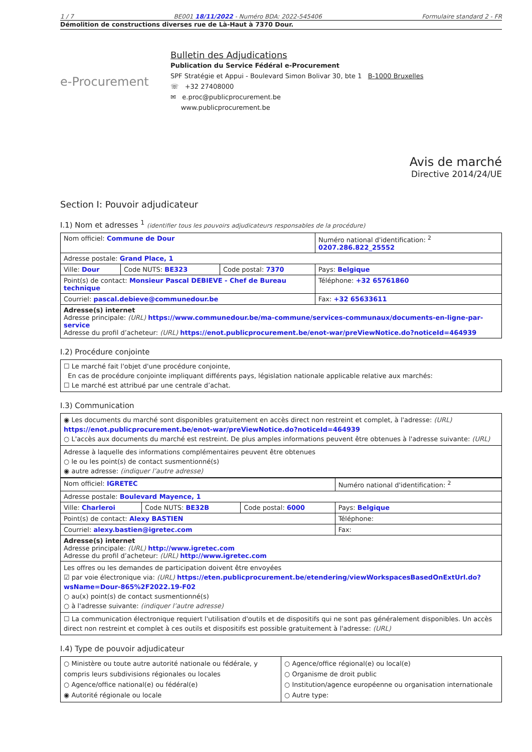1 / 7 BE001 18/11/2022 - Numéro BDA: 2022-545406 Formulaire standard 2 - FR
Démolition de constructions diverses rue de Là-Haut à 7370 Dour.
e-Procurement
Bulletin des Adjudications
Publication du Service Fédéral e-Procurement
SPF Stratégie et Appui - Boulevard Simon Bolivar 30, bte 1 B-1000 Bruxelles
☏ +32 27408000
✉ e.proc@publicprocurement.be
www.publicprocurement.be
Avis de marché
Directive 2014/24/UE
Section I: Pouvoir adjudicateur
I.1) Nom et adresses <sup>1</sup> (identifier tous les pouvoirs adjudicateurs responsables de la procédure)
| Nom officiel: Commune de Dour | | | Numéro national d'identification: <sup>2</sup> 0207.286.822_25552 |
| Adresse postale: Grand Place, 1 | | | |
| Ville: Dour | Code NUTS: BE323 | Code postal: 7370 | Pays: Belgique |
| Point(s) de contact: Monsieur Pascal DEBIEVE - Chef de Bureau technique | | | Téléphone: +32 65761860 |
| Courriel: pascal.debieve@communedour.be | | | Fax: +32 65633611 |
| Adresse(s) internet Adresse principale: (URL) https://www.communedour.be/ma-commune/services-communaux/documents-en-ligne-par-service Adresse du profil d’acheteur: (URL) https://enot.publicprocurement.be/enot-war/preViewNotice.do?noticeId=464939 | | | |
I.2) Procédure conjointe
☐ Le marché fait l'objet d'une procédure conjointe,
En cas de procédure conjointe impliquant différents pays, législation nationale applicable relative aux marchés:
☐ Le marché est attribué par une centrale d’achat.
I.3) Communication
◉ Les documents du marché sont disponibles gratuitement en accès direct non restreint et complet, à l'adresse: (URL)
https://enot.publicprocurement.be/enot-war/preViewNotice.do?noticeId=464939
○ L'accès aux documents du marché est restreint. De plus amples informations peuvent être obtenues à l'adresse suivante: (URL)
Adresse à laquelle des informations complémentaires peuvent être obtenues
○ le ou les point(s) de contact susmentionné(s)
◉ autre adresse: (indiquer l’autre adresse)
| Nom officiel: IGRETEC | | | Numéro national d'identification: <sup>2</sup> |
| Adresse postale: Boulevard Mayence, 1 | | | |
| Ville: Charleroi | Code NUTS: BE32B | Code postal: 6000 | Pays: Belgique |
| Point(s) de contact: Alexy BASTIEN | | | Téléphone: |
| Courriel: alexy.bastien@igretec.com | | | Fax: |
| Adresse(s) internet Adresse principale: (URL) http://www.igretec.com Adresse du profil d’acheteur: (URL) http://www.igretec.com | | | |
Les offres ou les demandes de participation doivent être envoyées
☑ par voie électronique via: (URL) https://eten.publicprocurement.be/etendering/viewWorkspacesBasedOnExtUrl.do?wsName=Dour-865%2F2022.19-F02
○ au(x) point(s) de contact susmentionné(s)
○ à l'adresse suivante: (indiquer l’autre adresse)
☐ La communication électronique requiert l'utilisation d'outils et de dispositifs qui ne sont pas généralement disponibles. Un accès direct non restreint et complet à ces outils et dispositifs est possible gratuitement à l'adresse: (URL)
I.4) Type de pouvoir adjudicateur
| ○ Ministère ou toute autre autorité nationale ou fédérale, y compris leurs subdivisions régionales ou locales ○ Agence/office national(e) ou fédéral(e) ◉ Autorité régionale ou locale | ○ Agence/office régional(e) ou local(e) ○ Organisme de droit public ○ Institution/agence européenne ou organisation internationale ○ Autre type: |